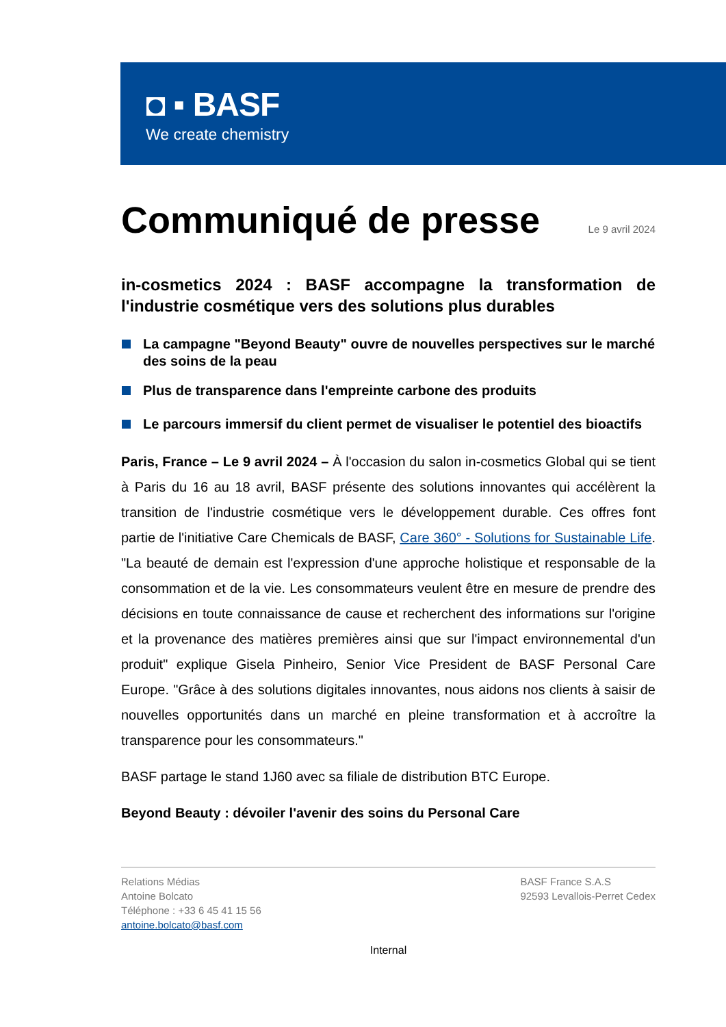◘ ▪ BASF
We create chemistry
Communiqué de presse Le 9 avril 2024
in-cosmetics 2024 : BASF accompagne la transformation de l'industrie cosmétique vers des solutions plus durables
La campagne "Beyond Beauty" ouvre de nouvelles perspectives sur le marché des soins de la peau
Plus de transparence dans l'empreinte carbone des produits
Le parcours immersif du client permet de visualiser le potentiel des bioactifs
Paris, France – Le 9 avril 2024 – À l'occasion du salon in-cosmetics Global qui se tient à Paris du 16 au 18 avril, BASF présente des solutions innovantes qui accélèrent la transition de l'industrie cosmétique vers le développement durable. Ces offres font partie de l'initiative Care Chemicals de BASF, Care 360° - Solutions for Sustainable Life. "La beauté de demain est l'expression d'une approche holistique et responsable de la consommation et de la vie. Les consommateurs veulent être en mesure de prendre des décisions en toute connaissance de cause et recherchent des informations sur l'origine et la provenance des matières premières ainsi que sur l'impact environnemental d'un produit" explique Gisela Pinheiro, Senior Vice President de BASF Personal Care Europe. "Grâce à des solutions digitales innovantes, nous aidons nos clients à saisir de nouvelles opportunités dans un marché en pleine transformation et à accroître la transparence pour les consommateurs."
BASF partage le stand 1J60 avec sa filiale de distribution BTC Europe.
Beyond Beauty : dévoiler l'avenir des soins du Personal Care
Relations Médias
Antoine Bolcato
Téléphone : +33 6 45 41 15 56
antoine.bolcato@basf.com
BASF France S.A.S
92593 Levallois-Perret Cedex
Internal